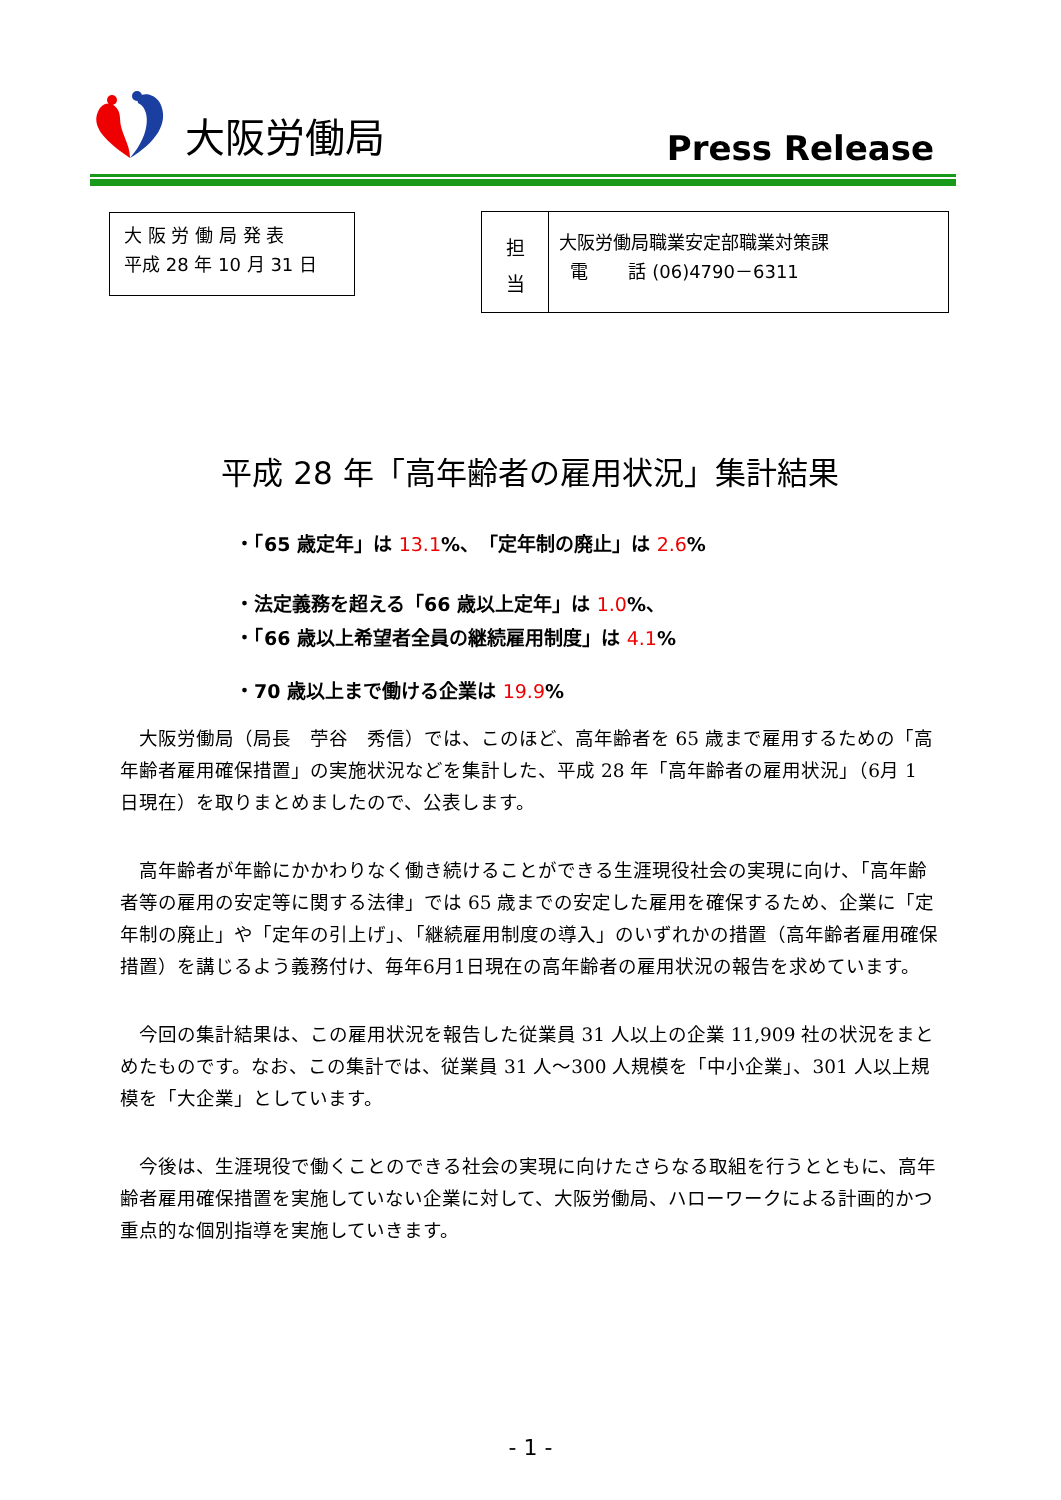大阪労働局 Press Release
大 阪 労 働 局 発 表
平成 28 年 10 月 31 日
担
当
大阪労働局職業安定部職業対策課
電 話 (06)4790－6311
平成 28 年「高年齢者の雇用状況」集計結果
・「65 歳定年」は 13.1%、「定年制の廃止」は 2.6%
・法定義務を超える「66 歳以上定年」は 1.0%、
・「66 歳以上希望者全員の継続雇用制度」は 4.1%
・70 歳以上まで働ける企業は 19.9%
大阪労働局（局長　苧谷　秀信）では、このほど、高年齢者を 65 歳まで雇用するための「高年齢者雇用確保措置」の実施状況などを集計した、平成 28 年「高年齢者の雇用状況」（6月 1 日現在）を取りまとめましたので、公表します。
高年齢者が年齢にかかわりなく働き続けることができる生涯現役社会の実現に向け、「高年齢者等の雇用の安定等に関する法律」では 65 歳までの安定した雇用を確保するため、企業に「定年制の廃止」や「定年の引上げ」、「継続雇用制度の導入」のいずれかの措置（高年齢者雇用確保措置）を講じるよう義務付け、毎年6月1日現在の高年齢者の雇用状況の報告を求めています。
今回の集計結果は、この雇用状況を報告した従業員 31 人以上の企業 11,909 社の状況をまとめたものです。なお、この集計では、従業員 31 人～300 人規模を「中小企業」、301 人以上規模を「大企業」としています。
今後は、生涯現役で働くことのできる社会の実現に向けたさらなる取組を行うとともに、高年齢者雇用確保措置を実施していない企業に対して、大阪労働局、ハローワークによる計画的かつ重点的な個別指導を実施していきます。
- 1 -